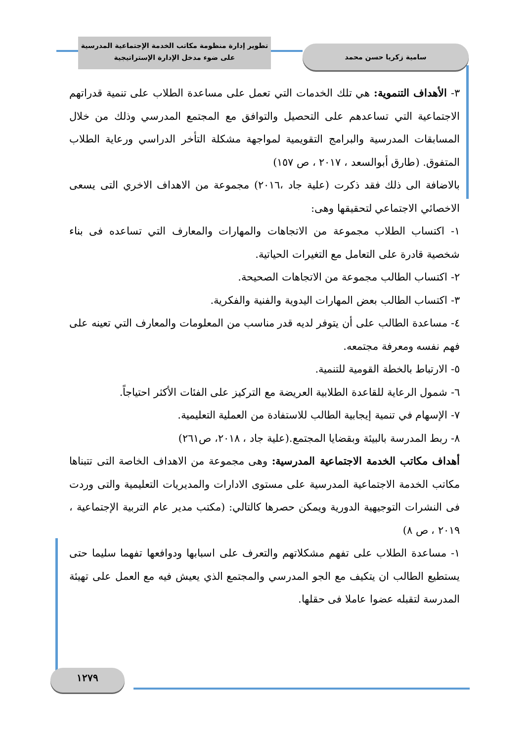تطوير إدارة منظومة مكاتب الخدمة الإجتماعية المدرسية
على ضوء مدخل الإدارة الإستراتيجية
سامية زكريا حسن محمد
٣- الأهداف التنموية: هي تلك الخدمات التي تعمل على مساعدة الطلاب على تنمية قدراتهم الاجتماعية التي تساعدهم على التحصيل والتوافق مع المجتمع المدرسي وذلك من خلال المسابقات المدرسية والبرامج التقويمية لمواجهة مشكلة التأخر الدراسي ورعاية الطلاب المتفوق. (طارق أبوالسعد ، ٢٠١٧ ، ص ١٥٧)
بالاضافة الى ذلك فقد ذكرت (علية جاد ،٢٠١٦) مجموعة من الاهداف الاخري التى يسعى الاخصائي الاجتماعي لتحقيقها وهى:
١- اكتساب الطلاب مجموعة من الاتجاهات والمهارات والمعارف التي تساعده فى بناء شخصية قادرة على التعامل مع التغيرات الحياتية.
٢- اكتساب الطالب مجموعة من الاتجاهات الصحيحة.
٣- اكتساب الطالب بعض المهارات اليدوية والفنية والفكرية.
٤- مساعدة الطالب على أن يتوفر لديه قدر مناسب من المعلومات والمعارف التي تعينه على فهم نفسه ومعرفة مجتمعه.
٥- الارتباط بالخطة القومية للتنمية.
٦- شمول الرعاية للقاعدة الطلابية العريضة مع التركيز على الفئات الأكثر احتياجاً.
٧- الإسهام في تنمية إيجابية الطالب للاستفادة من العملية التعليمية.
٨- ربط المدرسة بالبيئة وبقضايا المجتمع.(علية جاد ، ٢٠١٨، ص٢٦١)
أهداف مكاتب الخدمة الاجتماعية المدرسية: وهى مجموعة من الاهداف الخاصة التى تتبناها مكاتب الخدمة الاجتماعية المدرسية على مستوى الادارات والمديريات التعليمية والتى وردت فى النشرات التوجيهية الدورية ويمكن حصرها كالتالي: (مكتب مدير عام التربية الإجتماعية ، ٢٠١٩ ، ص ٨)
١- مساعدة الطلاب على تفهم مشكلاتهم والتعرف على اسبابها ودوافعها تفهما سليما حتى يستطيع الطالب ان يتكيف مع الجو المدرسي والمجتمع الذي يعيش فيه مع العمل على تهيئة المدرسة لتقبله عضوا عاملا فى حقلها.
١٢٧٩